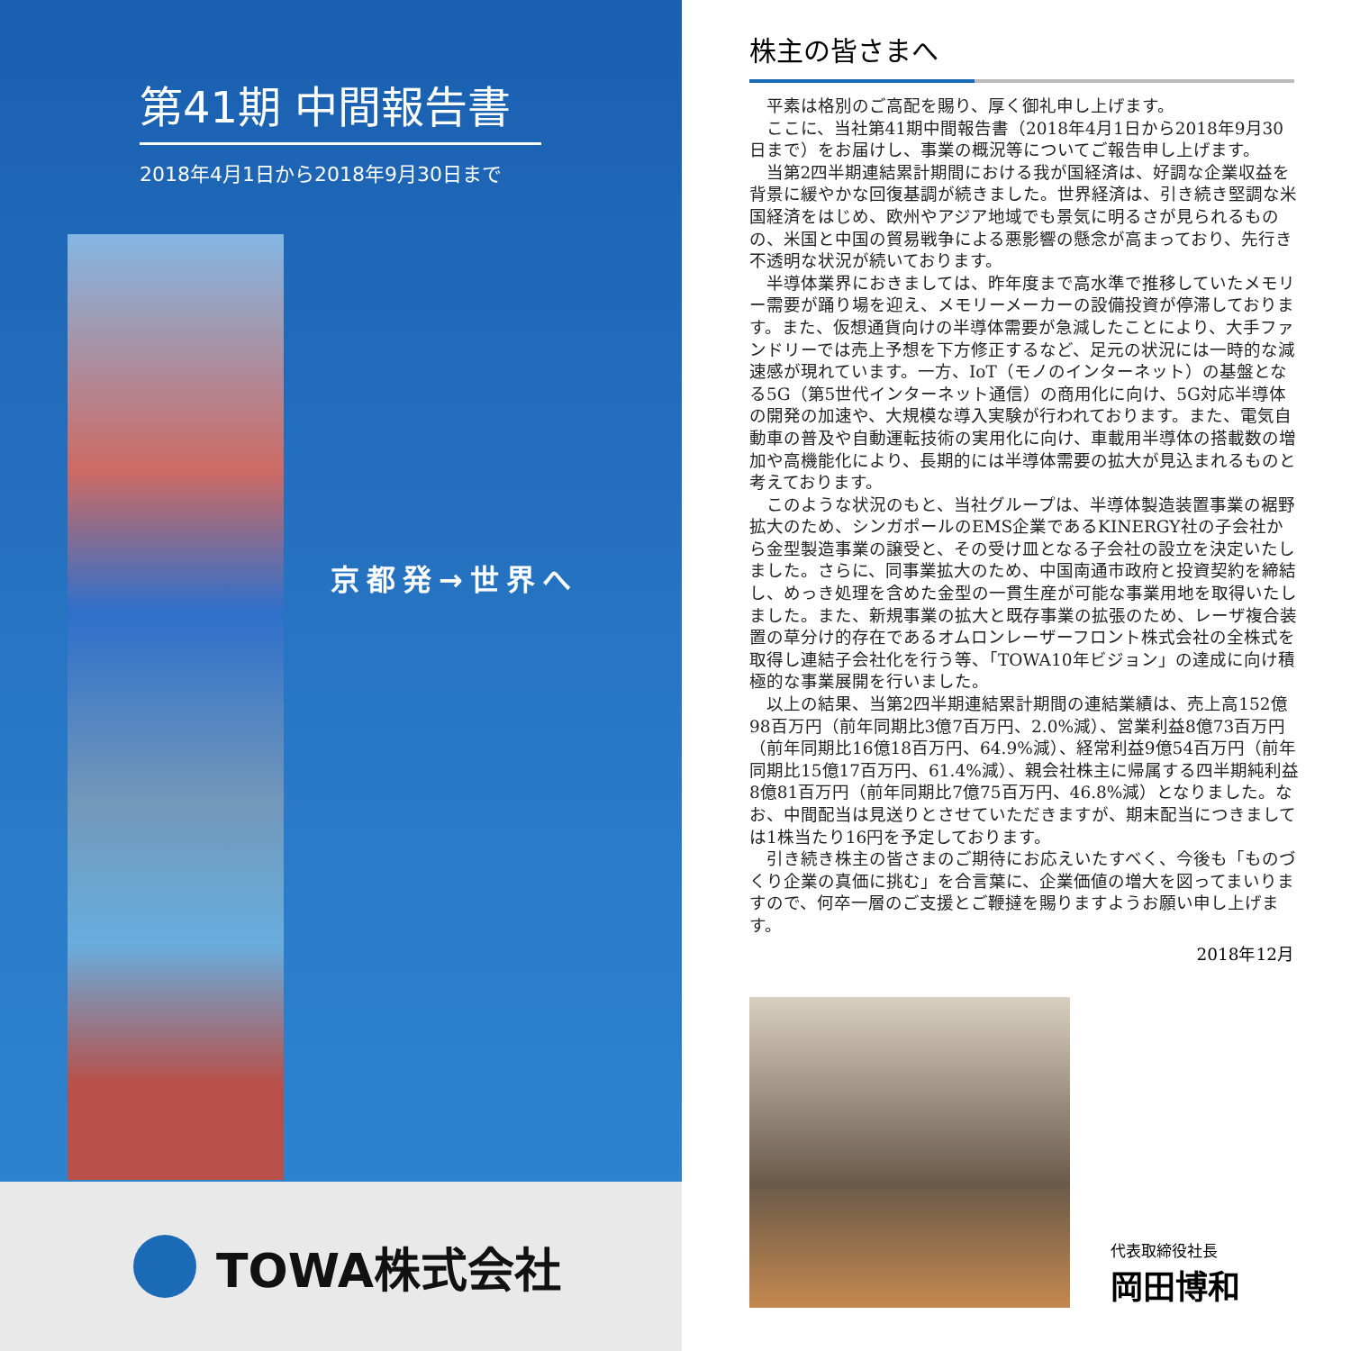第41期 中間報告書
2018年4月1日から2018年9月30日まで
京都発→世界へ
TOWA株式会社
株主の皆さまへ
平素は格別のご高配を賜り、厚く御礼申し上げます。
ここに、当社第41期中間報告書（2018年4月1日から2018年9月30日まで）をお届けし、事業の概況等についてご報告申し上げます。
当第2四半期連結累計期間における我が国経済は、好調な企業収益を背景に緩やかな回復基調が続きました。世界経済は、引き続き堅調な米国経済をはじめ、欧州やアジア地域でも景気に明るさが見られるものの、米国と中国の貿易戦争による悪影響の懸念が高まっており、先行き不透明な状況が続いております。
半導体業界におきましては、昨年度まで高水準で推移していたメモリー需要が踊り場を迎え、メモリーメーカーの設備投資が停滞しております。また、仮想通貨向けの半導体需要が急減したことにより、大手ファンドリーでは売上予想を下方修正するなど、足元の状況には一時的な減速感が現れています。一方、IoT（モノのインターネット）の基盤となる5G（第5世代インターネット通信）の商用化に向け、5G対応半導体の開発の加速や、大規模な導入実験が行われております。また、電気自動車の普及や自動運転技術の実用化に向け、車載用半導体の搭載数の増加や高機能化により、長期的には半導体需要の拡大が見込まれるものと考えております。
このような状況のもと、当社グループは、半導体製造装置事業の裾野拡大のため、シンガポールのEMS企業であるKINERGY社の子会社から金型製造事業の譲受と、その受け皿となる子会社の設立を決定いたしました。さらに、同事業拡大のため、中国南通市政府と投資契約を締結し、めっき処理を含めた金型の一貫生産が可能な事業用地を取得いたしました。また、新規事業の拡大と既存事業の拡張のため、レーザ複合装置の草分け的存在であるオムロンレーザーフロント株式会社の全株式を取得し連結子会社化を行う等、「TOWA10年ビジョン」の達成に向け積極的な事業展開を行いました。
以上の結果、当第2四半期連結累計期間の連結業績は、売上高152億98百万円（前年同期比3億7百万円、2.0%減）、営業利益8億73百万円（前年同期比16億18百万円、64.9%減）、経常利益9億54百万円（前年同期比15億17百万円、61.4%減）、親会社株主に帰属する四半期純利益8億81百万円（前年同期比7億75百万円、46.8%減）となりました。なお、中間配当は見送りとさせていただきますが、期末配当につきましては1株当たり16円を予定しております。
引き続き株主の皆さまのご期待にお応えいたすべく、今後も「ものづくり企業の真価に挑む」を合言葉に、企業価値の増大を図ってまいりますので、何卒一層のご支援とご鞭撻を賜りますようお願い申し上げます。
2018年12月
代表取締役社長
岡田博和